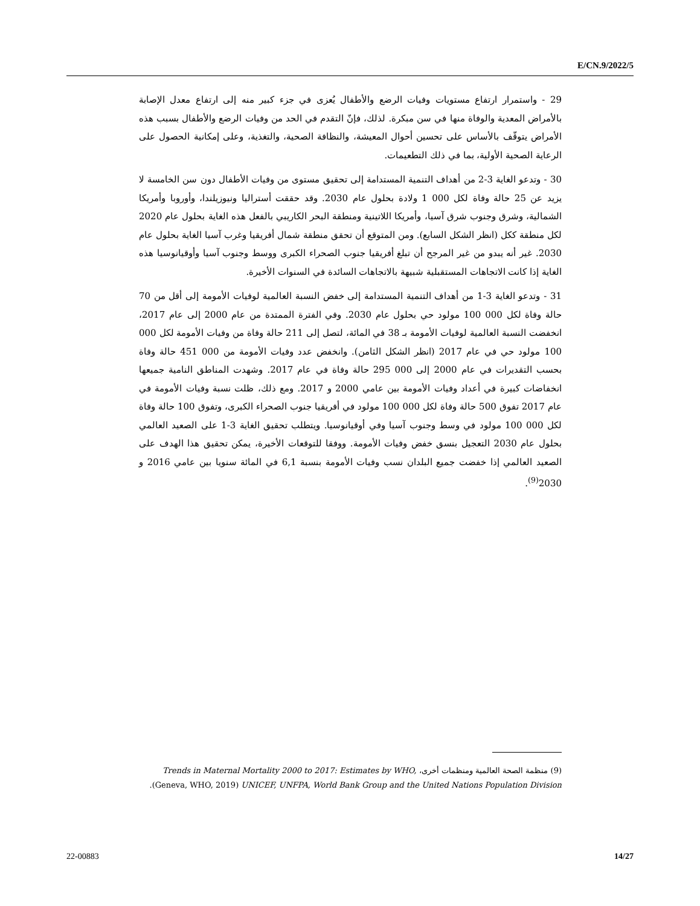E/CN.9/2022/5
29 - واستمرار ارتفاع مستويات وفيات الرضع والأطفال يُعزى في جزء كبير منه إلى ارتفاع معدل الإصابة بالأمراض المعدية والوفاة منها في سن مبكرة. لذلك، فإنّ التقدم في الحد من وفيات الرضع والأطفال بسبب هذه الأمراض يتوقّف بالأساس على تحسين أحوال المعيشة، والنظافة الصحية، والتغذية، وعلى إمكانية الحصول على الرعاية الصحية الأولية، بما في ذلك التطعيمات.
30 - وتدعو الغاية 3-2 من أهداف التنمية المستدامة إلى تحقيق مستوى من وفيات الأطفال دون سن الخامسة لا يزيد عن 25 حالة وفاة لكل 000 1 ولادة بحلول عام 2030. وقد حققت أستراليا ونيوزيلندا، وأوروبا وأمريكا الشمالية، وشرق وجنوب شرق آسيا، وأمريكا اللاتينية ومنطقة البحر الكاريبي بالفعل هذه الغاية بحلول عام 2020 لكل منطقة ككل (انظر الشكل السابع). ومن المتوقع أن تحقق منطقة شمال أفريقيا وغرب آسيا الغاية بحلول عام 2030. غير أنه يبدو من غير المرجح أن تبلغ أفريقيا جنوب الصحراء الكبرى ووسط وجنوب آسيا وأوقيانوسيا هذه الغاية إذا كانت الاتجاهات المستقبلية شبيهة بالاتجاهات السائدة في السنوات الأخيرة.
31 - وتدعو الغاية 3-1 من أهداف التنمية المستدامة إلى خفض النسبة العالمية لوفيات الأمومة إلى أقل من 70 حالة وفاة لكل 000 100 مولود حي بحلول عام 2030. وفي الفترة الممتدة من عام 2000 إلى عام 2017، انخفضت النسبة العالمية لوفيات الأمومة بـ 38 في المائة، لتصل إلى 211 حالة وفاة من وفيات الأمومة لكل 000 100 مولود حي في عام 2017 (انظر الشكل الثامن). وانخفض عدد وفيات الأمومة من 000 451 حالة وفاة بحسب التقديرات في عام 2000 إلى 000 295 حالة وفاة في عام 2017. وشهدت المناطق النامية جميعها انخفاضات كبيرة في أعداد وفيات الأمومة بين عامي 2000 و 2017. ومع ذلك، ظلت نسبة وفيات الأمومة في عام 2017 تفوق 500 حالة وفاة لكل 000 100 مولود في أفريقيا جنوب الصحراء الكبرى، وتفوق 100 حالة وفاة لكل 000 100 مولود في وسط وجنوب آسيا وفي أوقيانوسيا. ويتطلب تحقيق الغاية 3-1 على الصعيد العالمي بحلول عام 2030 التعجيل بنسق خفض وفيات الأمومة. ووفقا للتوقعات الأخيرة، يمكن تحقيق هذا الهدف على الصعيد العالمي إذا خفضت جميع البلدان نسب وفيات الأمومة بنسبة 6,1 في المائة سنويا بين عامي 2016 و 2030<sup>(9)</sup>.
(9) منظمة الصحة العالمية ومنظمات أخرى، Trends in Maternal Mortality 2000 to 2017: Estimates by WHO, UNICEF, UNFPA, World Bank Group and the United Nations Population Division (Geneva, WHO, 2019).
22-00883 14/27